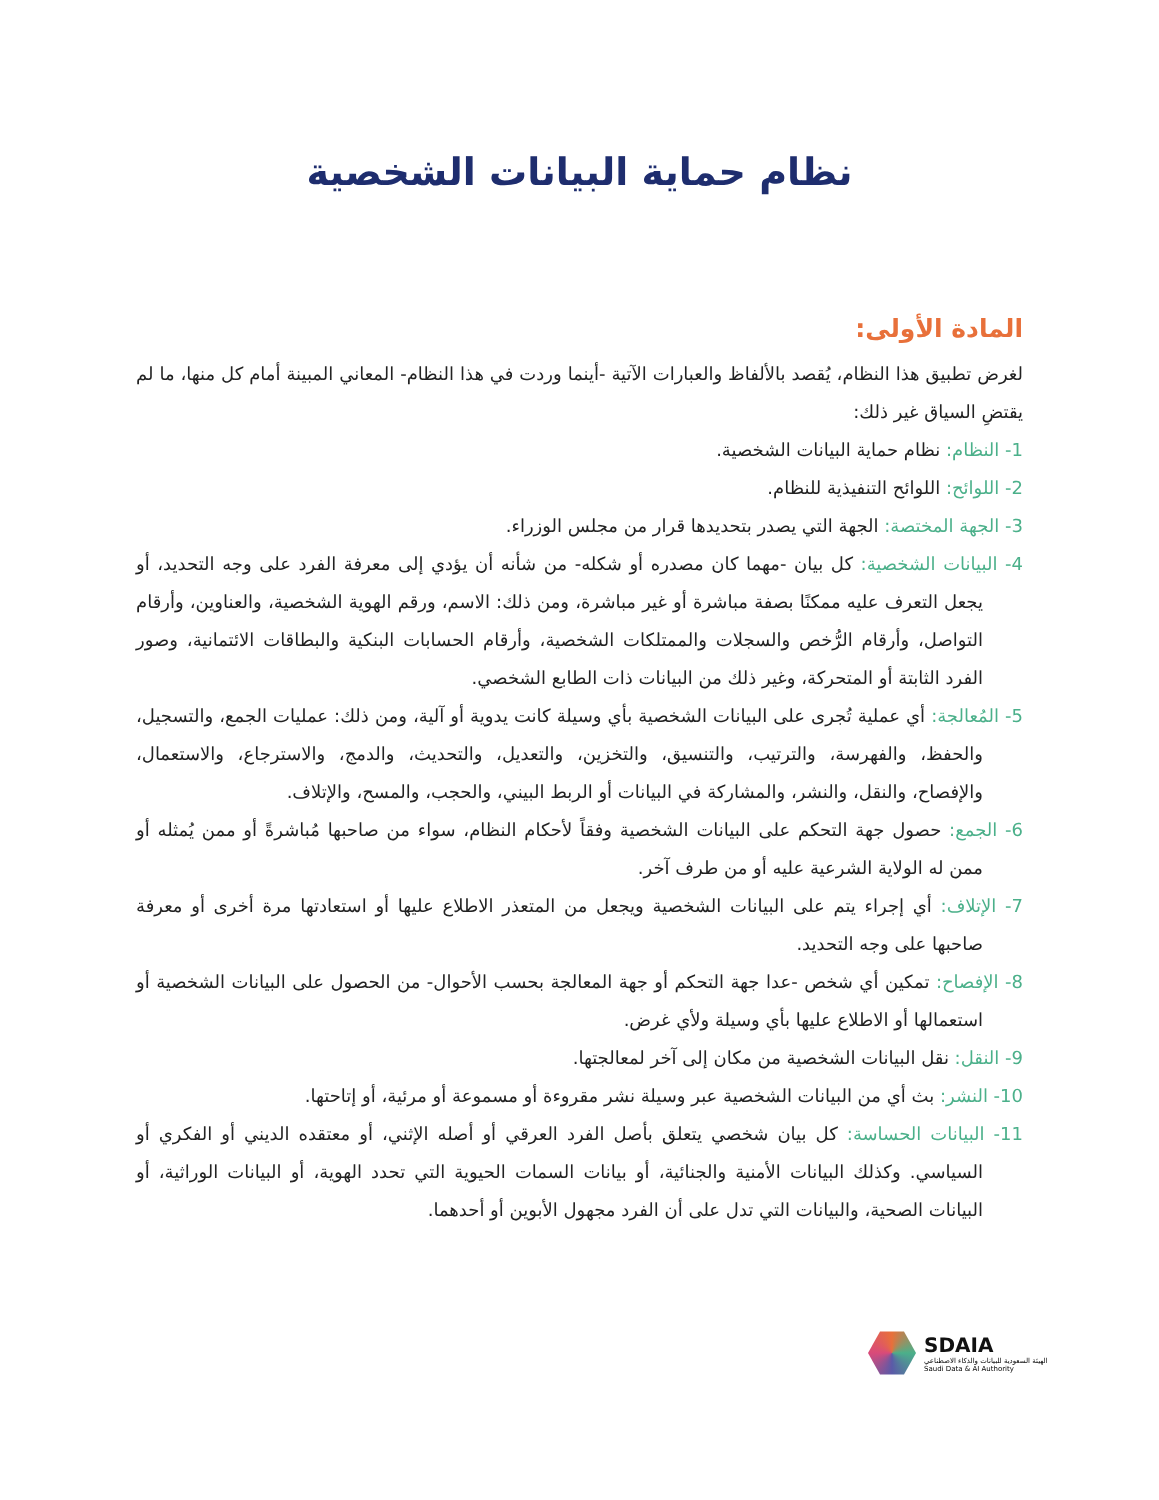نظام حماية البيانات الشخصية
المادة الأولى:
لغرض تطبيق هذا النظام، يُقصد بالألفاظ والعبارات الآتية -أينما وردت في هذا النظام- المعاني المبينة أمام كل منها، ما لم يقتضِ السياق غير ذلك:
1- النظام: نظام حماية البيانات الشخصية.
2- اللوائح: اللوائح التنفيذية للنظام.
3- الجهة المختصة: الجهة التي يصدر بتحديدها قرار من مجلس الوزراء.
4- البيانات الشخصية: كل بيان -مهما كان مصدره أو شكله- من شأنه أن يؤدي إلى معرفة الفرد على وجه التحديد، أو يجعل التعرف عليه ممكنًا بصفة مباشرة أو غير مباشرة، ومن ذلك: الاسم، ورقم الهوية الشخصية، والعناوين، وأرقام التواصل، وأرقام الرُّخص والسجلات والممتلكات الشخصية، وأرقام الحسابات البنكية والبطاقات الائتمانية، وصور الفرد الثابتة أو المتحركة، وغير ذلك من البيانات ذات الطابع الشخصي.
5- المُعالجة: أي عملية تُجرى على البيانات الشخصية بأي وسيلة كانت يدوية أو آلية، ومن ذلك: عمليات الجمع، والتسجيل، والحفظ، والفهرسة، والترتيب، والتنسيق، والتخزين، والتعديل، والتحديث، والدمج، والاسترجاع، والاستعمال، والإفصاح، والنقل، والنشر، والمشاركة في البيانات أو الربط البيني، والحجب، والمسح، والإتلاف.
6- الجمع: حصول جهة التحكم على البيانات الشخصية وفقاً لأحكام النظام، سواء من صاحبها مُباشرةً أو ممن يُمثله أو ممن له الولاية الشرعية عليه أو من طرف آخر.
7- الإتلاف: أي إجراء يتم على البيانات الشخصية ويجعل من المتعذر الاطلاع عليها أو استعادتها مرة أخرى أو معرفة صاحبها على وجه التحديد.
8- الإفصاح: تمكين أي شخص -عدا جهة التحكم أو جهة المعالجة بحسب الأحوال- من الحصول على البيانات الشخصية أو استعمالها أو الاطلاع عليها بأي وسيلة ولأي غرض.
9- النقل: نقل البيانات الشخصية من مكان إلى آخر لمعالجتها.
10- النشر: بث أي من البيانات الشخصية عبر وسيلة نشر مقروءة أو مسموعة أو مرئية، أو إتاحتها.
11- البيانات الحساسة: كل بيان شخصي يتعلق بأصل الفرد العرقي أو أصله الإثني، أو معتقده الديني أو الفكري أو السياسي. وكذلك البيانات الأمنية والجنائية، أو بيانات السمات الحيوية التي تحدد الهوية، أو البيانات الوراثية، أو البيانات الصحية، والبيانات التي تدل على أن الفرد مجهول الأبوين أو أحدهما.
SDAIA
الهيئة السعودية للبيانات والذكاء الاصطناعي
Saudi Data & AI Authority